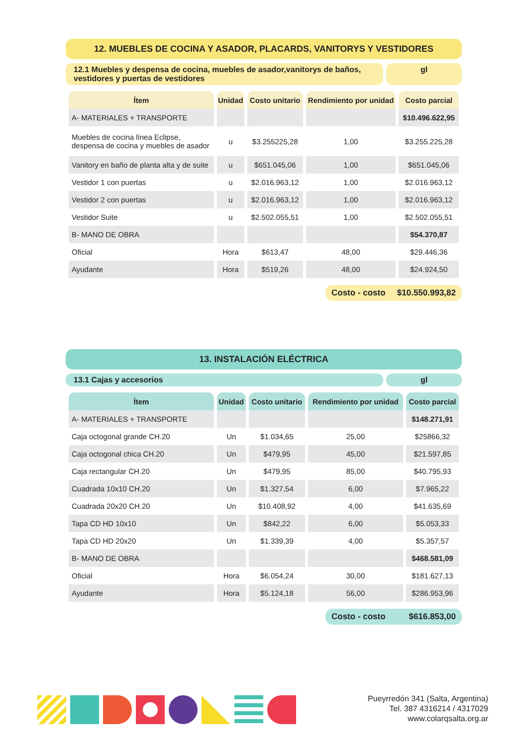12. MUEBLES DE COCINA Y ASADOR, PLACARDS, VANITORYS Y VESTIDORES
12.1 Muebles y despensa de cocina, muebles de asador,vanitorys de baños, vestidores y puertas de vestidores
gl
| Ítem | Unidad | Costo unitario | Rendimiento por unidad | Costo parcial |
| --- | --- | --- | --- | --- |
| A- MATERIALES + TRANSPORTE | | | | $10.496.622,95 |
| Muebles de cocina línea Eclipse, despensa de cocina y muebles de asador | u | $3.255225,28 | 1,00 | $3.255.225,28 |
| Vanitory en baño de planta alta y de suite | u | $651.045,06 | 1,00 | $651.045,06 |
| Vestidor 1 con puertas | u | $2.016.963,12 | 1,00 | $2.016.963,12 |
| Vestidor 2 con puertas | u | $2.016.963,12 | 1,00 | $2.016.963,12 |
| Vestidor Suite | u | $2.502.055,51 | 1,00 | $2.502.055,51 |
| B- MANO DE OBRA | | | | $54.370,87 |
| Oficial | Hora | $613,47 | 48,00 | $29.446,36 |
| Ayudante | Hora | $519,26 | 48,00 | $24.924,50 |
Costo - costo $10.550.993,82
13. INSTALACIÓN ELÉCTRICA
13.1 Cajas y accesorios gl
| Ítem | Unidad | Costo unitario | Rendimiento por unidad | Costo parcial |
| --- | --- | --- | --- | --- |
| A- MATERIALES + TRANSPORTE | | | | $148.271,91 |
| Caja octogonal grande CH.20 | Un | $1.034,65 | 25,00 | $25866,32 |
| Caja octogonal chica CH.20 | Un | $479,95 | 45,00 | $21.597,85 |
| Caja rectangular CH.20 | Un | $479,95 | 85,00 | $40.795,93 |
| Cuadrada 10x10 CH.20 | Un | $1.327,54 | 6,00 | $7.965,22 |
| Cuadrada 20x20 CH.20 | Un | $10.408,92 | 4,00 | $41.635,69 |
| Tapa CD HD 10x10 | Un | $842,22 | 6,00 | $5.053,33 |
| Tapa CD HD 20x20 | Un | $1.339,39 | 4,00 | $5.357,57 |
| B- MANO DE OBRA | | | | $468.581,09 |
| Oficial | Hora | $6.054,24 | 30,00 | $181.627,13 |
| Ayudante | Hora | $5.124,18 | 56,00 | $286.953,96 |
Costo - costo $616.853,00
Pueyrredón 341 (Salta, Argentina)
Tel. 387 4316214 / 4317029
www.colarqsalta.org.ar